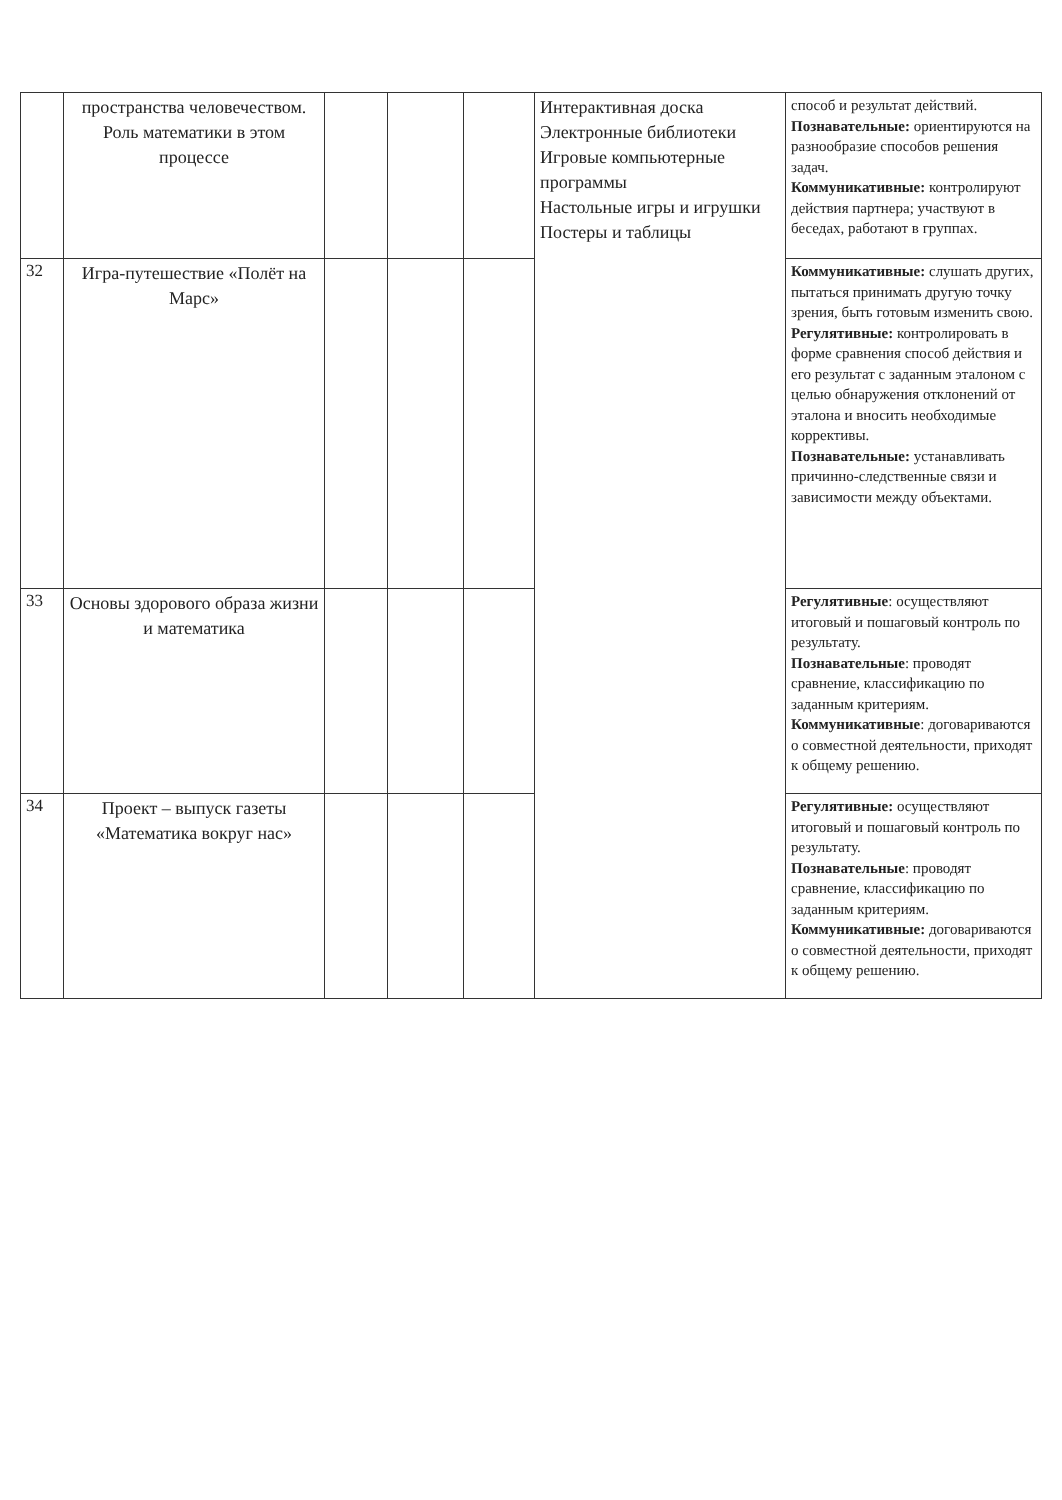| | пространства человечеством. Роль математики в этом процессе | | | | Интерактивная доска Электронные библиотеки Игровые компьютерные программы Настольные игры и игрушки Постеры и таблицы | способ и результат действий. Познавательные: ориентируются на разнообразие способов решения задач. Коммуникативные: контролируют действия партнера; участвуют в беседах, работают в группах. |
| 32 | Игра-путешествие «Полёт на Марс» | | | | | Коммуникативные: слушать других, пытаться принимать другую точку зрения, быть готовым изменить свою. Регулятивные: контролировать в форме сравнения способ действия и его результат с заданным эталоном с целью обнаружения отклонений от эталона и вносить необходимые коррективы. Познавательные: устанавливать причинно-следственные связи и зависимости между объектами. |
| 33 | Основы здорового образа жизни и математика | | | | | Регулятивные : осуществляют итоговый и пошаговый контроль по результату. Познавательные : проводят сравнение, классификацию по заданным критериям. Коммуникативные : договариваются о совместной деятельности, приходят к общему решению. |
| 34 | Проект – выпуск газеты «Математика вокруг нас» | | | | | Регулятивные: осуществляют итоговый и пошаговый контроль по результату. Познавательные : проводят сравнение, классификацию по заданным критериям. Коммуникативные: договариваются о совместной деятельности, приходят к общему решению. |